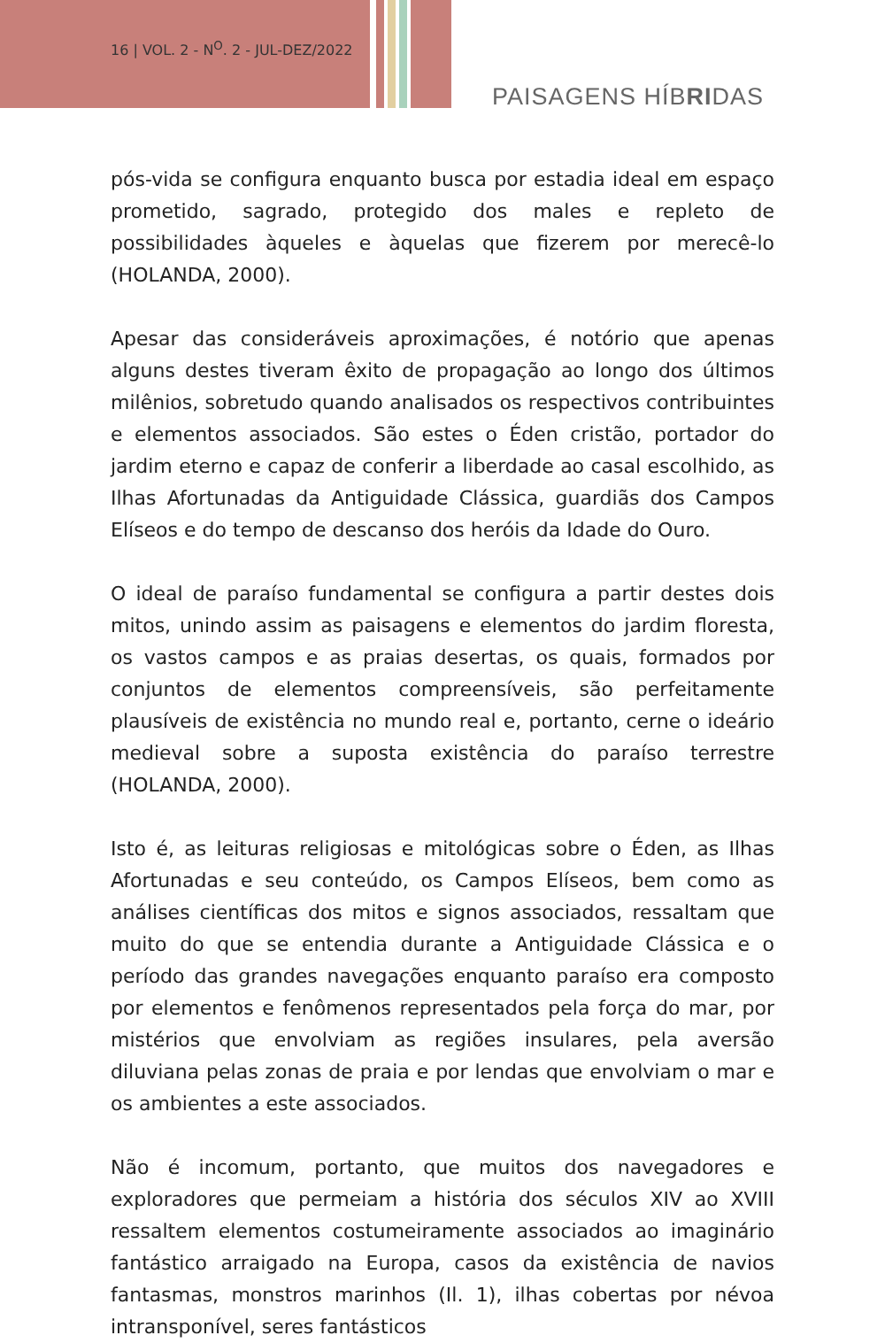16 | VOL. 2 - N<sup>O</sup>. 2 - JUL-DEZ/2022
PAISAGENS HÍBRIDAS
pós-vida se configura enquanto busca por estadia ideal em espaço prometido, sagrado, protegido dos males e repleto de possibilidades àqueles e àquelas que fizerem por merecê-lo (HOLANDA, 2000).
Apesar das consideráveis aproximações, é notório que apenas alguns destes tiveram êxito de propagação ao longo dos últimos milênios, sobretudo quando analisados os respectivos contribuintes e elementos associados. São estes o Éden cristão, portador do jardim eterno e capaz de conferir a liberdade ao casal escolhido, as Ilhas Afortunadas da Antiguidade Clássica, guardiãs dos Campos Elíseos e do tempo de descanso dos heróis da Idade do Ouro.
O ideal de paraíso fundamental se configura a partir destes dois mitos, unindo assim as paisagens e elementos do jardim floresta, os vastos campos e as praias desertas, os quais, formados por conjuntos de elementos compreensíveis, são perfeitamente plausíveis de existência no mundo real e, portanto, cerne o ideário medieval sobre a suposta existência do paraíso terrestre (HOLANDA, 2000).
Isto é, as leituras religiosas e mitológicas sobre o Éden, as Ilhas Afortunadas e seu conteúdo, os Campos Elíseos, bem como as análises científicas dos mitos e signos associados, ressaltam que muito do que se entendia durante a Antiguidade Clássica e o período das grandes navegações enquanto paraíso era composto por elementos e fenômenos representados pela força do mar, por mistérios que envolviam as regiões insulares, pela aversão diluviana pelas zonas de praia e por lendas que envolviam o mar e os ambientes a este associados.
Não é incomum, portanto, que muitos dos navegadores e exploradores que permeiam a história dos séculos XIV ao XVIII ressaltem elementos costumeiramente associados ao imaginário fantástico arraigado na Europa, casos da existência de navios fantasmas, monstros marinhos (Il. 1), ilhas cobertas por névoa intransponível, seres fantásticos